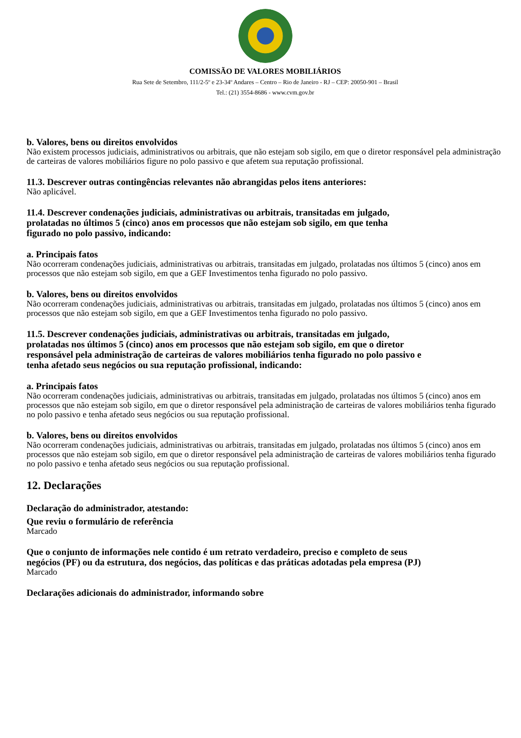COMISSÃO DE VALORES MOBILIÁRIOS
Rua Sete de Setembro, 111/2-5º e 23-34º Andares – Centro – Rio de Janeiro - RJ – CEP: 20050-901 – Brasil
Tel.: (21) 3554-8686 - www.cvm.gov.br
b. Valores, bens ou direitos envolvidos
Não existem processos judiciais, administrativos ou arbitrais, que não estejam sob sigilo, em que o diretor responsável pela administração de carteiras de valores mobiliários figure no polo passivo e que afetem sua reputação profissional.
11.3. Descrever outras contingências relevantes não abrangidas pelos itens anteriores:
Não aplicável.
11.4. Descrever condenações judiciais, administrativas ou arbitrais, transitadas em julgado, prolatadas no últimos 5 (cinco) anos em processos que não estejam sob sigilo, em que tenha figurado no polo passivo, indicando:
a. Principais fatos
Não ocorreram condenações judiciais, administrativas ou arbitrais, transitadas em julgado, prolatadas nos últimos 5 (cinco) anos em processos que não estejam sob sigilo, em que a GEF Investimentos tenha figurado no polo passivo.
b. Valores, bens ou direitos envolvidos
Não ocorreram condenações judiciais, administrativas ou arbitrais, transitadas em julgado, prolatadas nos últimos 5 (cinco) anos em processos que não estejam sob sigilo, em que a GEF Investimentos tenha figurado no polo passivo.
11.5. Descrever condenações judiciais, administrativas ou arbitrais, transitadas em julgado, prolatadas nos últimos 5 (cinco) anos em processos que não estejam sob sigilo, em que o diretor responsável pela administração de carteiras de valores mobiliários tenha figurado no polo passivo e tenha afetado seus negócios ou sua reputação profissional, indicando:
a. Principais fatos
Não ocorreram condenações judiciais, administrativas ou arbitrais, transitadas em julgado, prolatadas nos últimos 5 (cinco) anos em processos que não estejam sob sigilo, em que o diretor responsável pela administração de carteiras de valores mobiliários tenha figurado no polo passivo e tenha afetado seus negócios ou sua reputação profissional.
b. Valores, bens ou direitos envolvidos
Não ocorreram condenações judiciais, administrativas ou arbitrais, transitadas em julgado, prolatadas nos últimos 5 (cinco) anos em processos que não estejam sob sigilo, em que o diretor responsável pela administração de carteiras de valores mobiliários tenha figurado no polo passivo e tenha afetado seus negócios ou sua reputação profissional.
12. Declarações
Declaração do administrador, atestando:
Que reviu o formulário de referência
Marcado
Que o conjunto de informações nele contido é um retrato verdadeiro, preciso e completo de seus negócios (PF) ou da estrutura, dos negócios, das políticas e das práticas adotadas pela empresa (PJ)
Marcado
Declarações adicionais do administrador, informando sobre